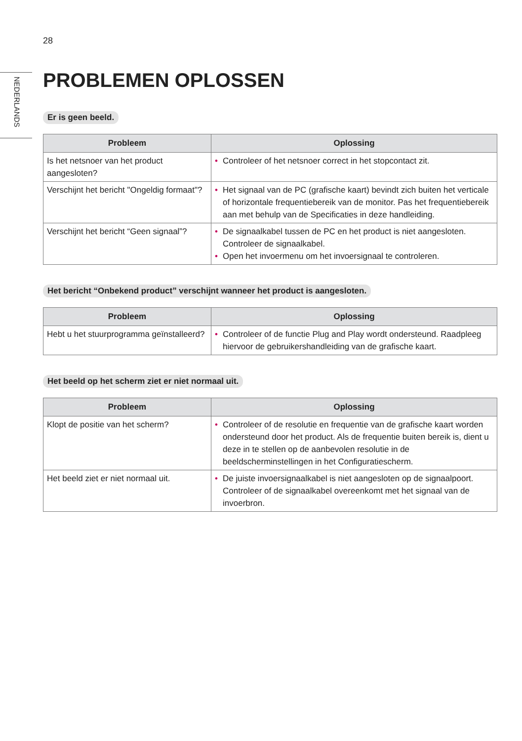28
NEDERLANDS
PROBLEMEN OPLOSSEN
Er is geen beeld.
| Probleem | Oplossing |
| --- | --- |
| Is het netsnoer van het product aangesloten? | • Controleer of het netsnoer correct in het stopcontact zit. |
| Verschijnt het bericht "Ongeldig formaat"? | • Het signaal van de PC (grafische kaart) bevindt zich buiten het verticale of horizontale frequentiebereik van de monitor. Pas het frequentiebereik aan met behulp van de Specificaties in deze handleiding. |
| Verschijnt het bericht “Geen signaal”? | • De signaalkabel tussen de PC en het product is niet aangesloten. Controleer de signaalkabel. • Open het invoermenu om het invoersignaal te controleren. |
Het bericht “Onbekend product” verschijnt wanneer het product is aangesloten.
| Probleem | Oplossing |
| --- | --- |
| Hebt u het stuurprogramma geïnstalleerd? | • Controleer of de functie Plug and Play wordt ondersteund. Raadpleeg hiervoor de gebruikershandleiding van de grafische kaart. |
Het beeld op het scherm ziet er niet normaal uit.
| Probleem | Oplossing |
| --- | --- |
| Klopt de positie van het scherm? | • Controleer of de resolutie en frequentie van de grafische kaart worden ondersteund door het product. Als de frequentie buiten bereik is, dient u deze in te stellen op de aanbevolen resolutie in de beeldscherminstellingen in het Configuratiescherm. |
| Het beeld ziet er niet normaal uit. | • De juiste invoersignaalkabel is niet aangesloten op de signaalpoort. Controleer of de signaalkabel overeenkomt met het signaal van de invoerbron. |